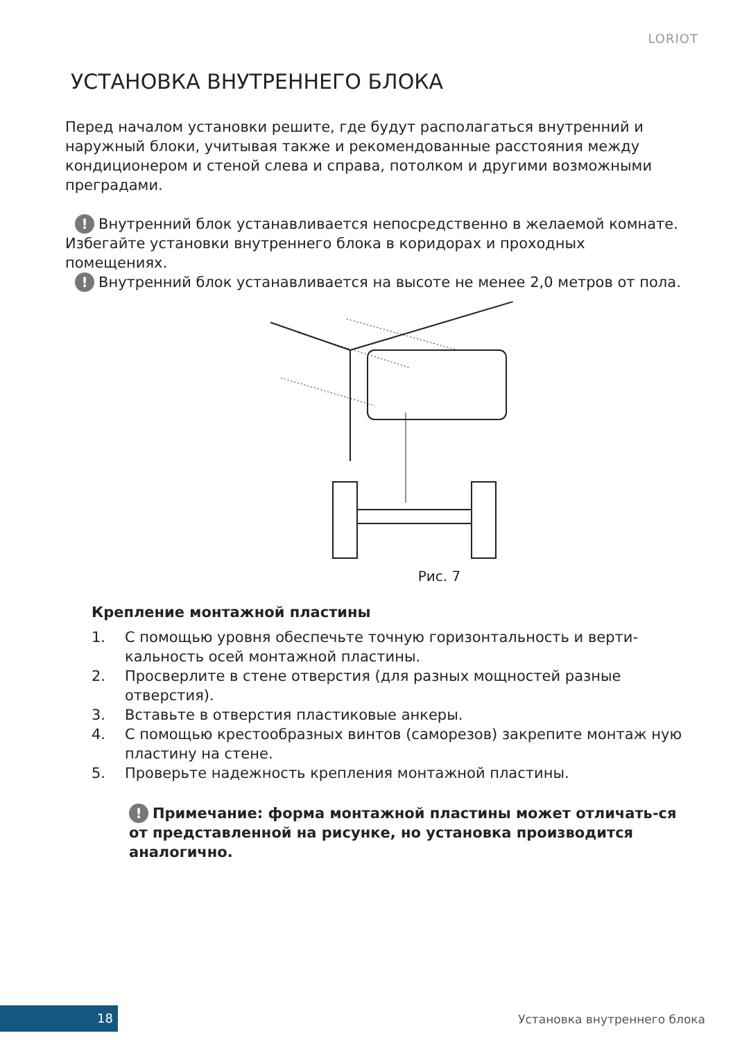LORIOT
УСТАНОВКА ВНУТРЕННЕГО БЛОКА
Перед началом установки решите, где будут располагаться внутренний и наружный блоки, учитывая также и рекомендованные расстояния между кондиционером и стеной слева и справа, потолком и другими возможными преградами.
! Внутренний блок устанавливается непосредственно в желаемой комнате. Избегайте установки внутреннего блока в коридорах и проходных помещениях.
! Внутренний блок устанавливается на высоте не менее 2,0 метров от пола.
Рис. 7
Крепление монтажной пластины
1. С помощью уровня обеспечьте точную горизонтальность и верти-кальность осей монтажной пластины.
2. Просверлите в стене отверстия (для разных мощностей разные отверстия).
3. Вставьте в отверстия пластиковые анкеры.
4. С помощью крестообразных винтов (саморезов) закрепите монтаж ную пластину на стене.
5. Проверьте надежность крепления монтажной пластины.
! Примечание: форма монтажной пластины может отличать-ся от представленной на рисунке, но установка производится аналогично.
18 Установка внутреннего блока